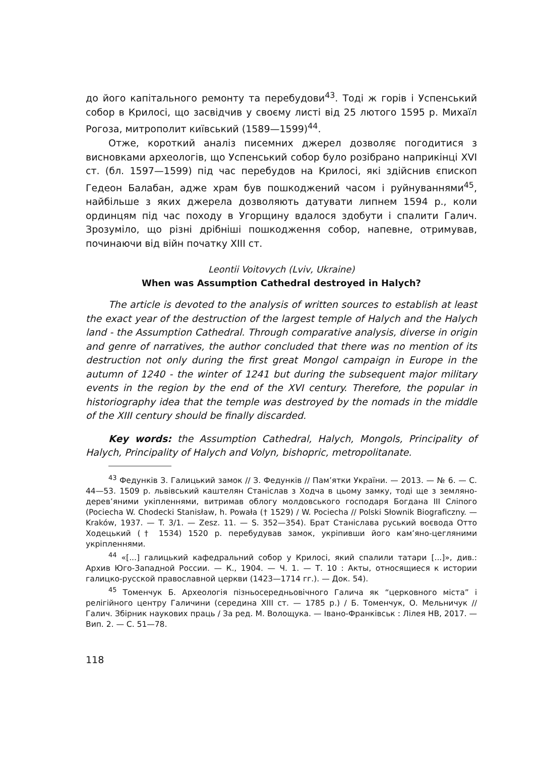до його капітального ремонту та перебудови<sup>43</sup>. Тоді ж горів і Успенський собор в Крилосі, що засвідчив у своєму листі від 25 лютого 1595 р. Михаїл Рогоза, митрополит київський (1589—1599)<sup>44</sup>.
Отже, короткий аналіз писемних джерел дозволяє погодитися з висновками археологів, що Успенський собор було розібрано наприкінці XVI ст. (бл. 1597—1599) під час перебудов на Крилосі, які здійснив єпископ Гедеон Балабан, адже храм був пошкоджений часом і руйнуваннями<sup>45</sup>, найбільше з яких джерела дозволяють датувати липнем 1594 р., коли ординцям під час походу в Угорщину вдалося здобути і спалити Галич. Зрозуміло, що різні дрібніші пошкодження собор, напевне, отримував, починаючи від війн початку XIII ст.
Leontii Voitovych (Lviv, Ukraine)
When was Assumption Cathedral destroyed in Halych?
The article is devoted to the analysis of written sources to establish at least the exact year of the destruction of the largest temple of Halych and the Halych land - the Assumption Cathedral. Through comparative analysis, diverse in origin and genre of narratives, the author concluded that there was no mention of its destruction not only during the first great Mongol campaign in Europe in the autumn of 1240 - the winter of 1241 but during the subsequent major military events in the region by the end of the XVI century. Therefore, the popular in historiography idea that the temple was destroyed by the nomads in the middle of the XIII century should be finally discarded.
Key words: the Assumption Cathedral, Halych, Mongols, Principality of Halych, Principality of Halych and Volyn, bishopric, metropolitanate.
<sup>43</sup> Федунків З. Галицький замок // З. Федунків // Пам’ятки України. — 2013. — № 6. — С. 44—53. 1509 р. львівський каштелян Станіслав з Ходча в цьому замку, тоді ще з земляно-дерев’яними укіпленнями, витримав облогу молдовського господаря Богдана III Сліпого (Pociecha W. Chodecki Stanisław, h. Powała († 1529) / W. Pociecha // Polski Słownik Biograficzny. — Kraków, 1937. — T. 3/1. — Zesz. 11. — S. 352—354). Брат Станіслава руський воєвода Отто Ходецький († 1534) 1520 р. перебудував замок, укріпивши його кам’яно-цегляними укріпленнями.
<sup>44</sup> «[...] галицький кафедральний собор у Крилосі, який спалили татари [...]», див.: Архив Юго-Западной России. — К., 1904. — Ч. 1. — Т. 10 : Акты, относящиеся к истории галицко-русской православной церкви (1423—1714 гг.). — Док. 54).
<sup>45</sup> Томенчук Б. Археологія пізньосередньовічного Галича як “церковного міста” і релігійного центру Галичини (середина XIII ст. — 1785 р.) / Б. Томенчук, О. Мельничук // Галич. Збірник наукових праць / За ред. М. Волощука. — Івано-Франківськ : Лілея НВ, 2017. — Вип. 2. — С. 51—78.
118